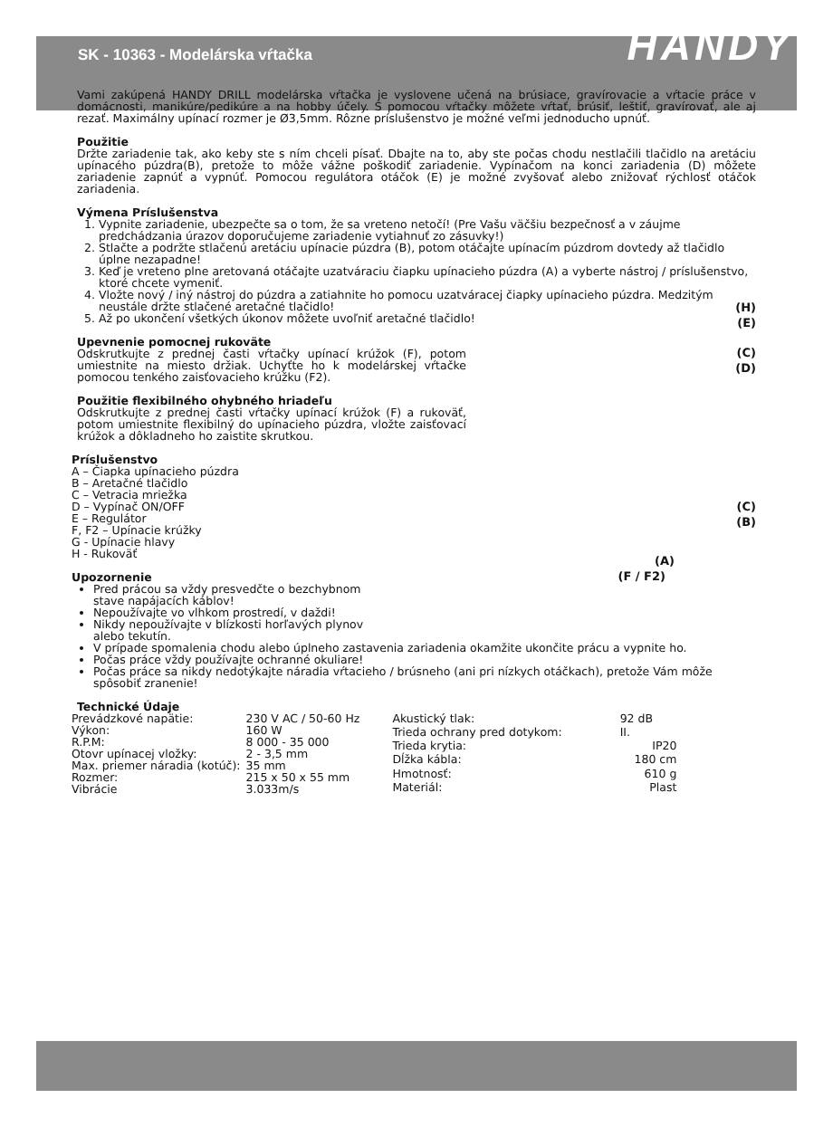SK - 10363 - Modelárska vŕtačka
HANDY
Vami zakúpená HANDY DRILL modelárska vŕtačka je vyslovene učená na brúsiace, gravírovacie a vŕtacie práce v domácnosti, manikúre/pedikúre a na hobby účely. S pomocou vŕtačky môžete vŕtať, brúsiť, leštiť, gravírovať, ale aj rezať. Maximálny upínací rozmer je Ø3,5mm. Rôzne príslušenstvo je možné veľmi jednoducho upnúť.
Použitie
Držte zariadenie tak, ako keby ste s ním chceli písať. Dbajte na to, aby ste počas chodu nestlačili tlačidlo na aretáciu upínacého púzdra(B), pretože to môže vážne poškodiť zariadenie. Vypínačom na konci zariadenia (D) môžete zariadenie zapnúť a vypnúť. Pomocou regulátora otáčok (E) je možné zvyšovať alebo znižovať rýchlosť otáčok zariadenia.
Výmena Príslušenstva
1. Vypnite zariadenie, ubezpečte sa o tom, že sa vreteno netočí! (Pre Vašu väčšiu bezpečnosť a v záujme predchádzania úrazov doporučujeme zariadenie vytiahnuť zo zásuvky!)
2. Stlačte a podržte stlačenú aretáciu upínacie púzdra (B), potom otáčajte upínacím púzdrom dovtedy až tlačidlo úplne nezapadne!
3. Keď je vreteno plne aretovaná otáčajte uzatváraciu čiapku upínacieho púzdra (A) a vyberte nástroj / príslušenstvo, ktoré chcete vymeniť.
4. Vložte nový / iný nástroj do púzdra a zatiahnite ho pomocu uzatváracej čiapky upínacieho púzdra. Medzitým neustále držte stlačené aretačné tlačidlo!
5. Až po ukončení všetkých úkonov môžete uvoľniť aretačné tlačidlo!
(H)
(E)
(C)
(D)
(C)
(B)
(A)
(F / F2)
Upevnenie pomocnej rukoväte
Odskrutkujte z prednej časti vŕtačky upínací krúžok (F), potom umiestnite na miesto držiak. Uchyťte ho k modelárskej vŕtačke pomocou tenkého zaisťovacieho krúžku (F2).
Použitie flexibilného ohybného hriadeľu
Odskrutkujte z prednej časti vŕtačky upínací krúžok (F) a rukoväť, potom umiestnite flexibilný do upínacieho púzdra, vložte zaisťovací krúžok a dôkladneho ho zaistite skrutkou.
Príslušenstvo
A – Čiapka upínacieho púzdra
B – Aretačné tlačidlo
C – Vetracia mriežka
D – Vypínač ON/OFF
E – Regulátor
F, F2 – Upínacie krúžky
G - Upínacie hlavy
H - Rukoväť
Upozornenie
Pred prácou sa vždy presvedčte o bezchybnom stave napájacích káblov!
Nepoužívajte vo vlhkom prostredí, v daždi!
Nikdy nepoužívajte v blízkosti horľavých plynov alebo tekutín.
V prípade spomalenia chodu alebo úplneho zastavenia zariadenia okamžite ukončite prácu a vypnite ho.
Počas práce vždy používajte ochranné okuliare!
Počas práce sa nikdy nedotýkajte náradia vŕtacieho / brúsneho (ani pri nízkych otáčkach), pretože Vám môže spôsobiť zranenie!
Technické Údaje
| Prevádzkové napätie: | 230 V AC / 50-60 Hz |
| Výkon: | 160 W |
| R.P.M: | 8 000 - 35 000 |
| Otovr upínacej vložky: | 2 - 3,5 mm |
| Max. priemer náradia (kotúč): | 35 mm |
| Rozmer: | 215 x 50 x 55 mm |
| Vibrácie | 3.033m/s |
| Akustický tlak: | 92 dB |
| Trieda ochrany pred dotykom: | II. |
| Trieda krytia: | IP20 |
| Dĺžka kábla: | 180 cm |
| Hmotnosť: | 610 g |
| Materiál: | Plast |